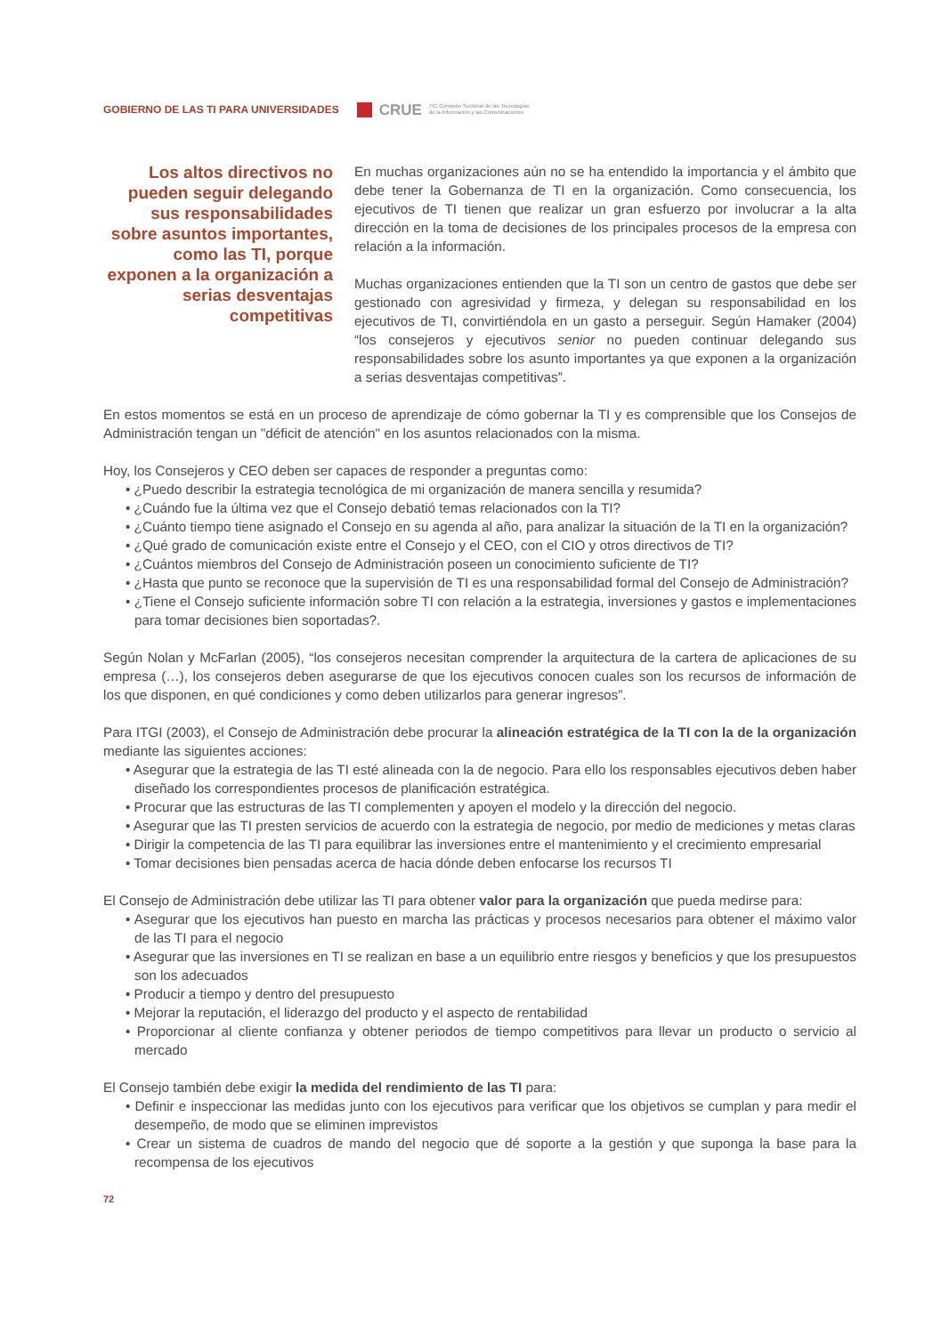GOBIERNO DE LAS TI PARA UNIVERSIDADES
CRUE
TIC Comisión Sectorial de las Tecnologías
de la Información y las Comunicaciones
Los altos directivos no pueden seguir delegando sus responsabilidades sobre asuntos importantes, como las TI, porque exponen a la organización a serias desventajas competitivas
En muchas organizaciones aún no se ha entendido la importancia y el ámbito que debe tener la Gobernanza de TI en la organización. Como consecuencia, los ejecutivos de TI tienen que realizar un gran esfuerzo por involucrar a la alta dirección en la toma de decisiones de los principales procesos de la empresa con relación a la información.
Muchas organizaciones entienden que la TI son un centro de gastos que debe ser gestionado con agresividad y firmeza, y delegan su responsabilidad en los ejecutivos de TI, convirtiéndola en un gasto a perseguir. Según Hamaker (2004) “los consejeros y ejecutivos senior no pueden continuar delegando sus responsabilidades sobre los asunto importantes ya que exponen a la organización a serias desventajas competitivas”.
En estos momentos se está en un proceso de aprendizaje de cómo gobernar la TI y es comprensible que los Consejos de Administración tengan un "déficit de atención" en los asuntos relacionados con la misma.
Hoy, los Consejeros y CEO deben ser capaces de responder a preguntas como:
• ¿Puedo describir la estrategia tecnológica de mi organización de manera sencilla y resumida?
• ¿Cuándo fue la última vez que el Consejo debatió temas relacionados con la TI?
• ¿Cuánto tiempo tiene asignado el Consejo en su agenda al año, para analizar la situación de la TI en la organización?
• ¿Qué grado de comunicación existe entre el Consejo y el CEO, con el CIO y otros directivos de TI?
• ¿Cuántos miembros del Consejo de Administración poseen un conocimiento suficiente de TI?
• ¿Hasta que punto se reconoce que la supervisión de TI es una responsabilidad formal del Consejo de Administración?
• ¿Tiene el Consejo suficiente información sobre TI con relación a la estrategia, inversiones y gastos e implementaciones para tomar decisiones bien soportadas?.
Según Nolan y McFarlan (2005), “los consejeros necesitan comprender la arquitectura de la cartera de aplicaciones de su empresa (…), los consejeros deben asegurarse de que los ejecutivos conocen cuales son los recursos de información de los que disponen, en qué condiciones y como deben utilizarlos para generar ingresos”.
Para ITGI (2003), el Consejo de Administración debe procurar la alineación estratégica de la TI con la de la organización mediante las siguientes acciones:
• Asegurar que la estrategia de las TI esté alineada con la de negocio. Para ello los responsables ejecutivos deben haber diseñado los correspondientes procesos de planificación estratégica.
• Procurar que las estructuras de las TI complementen y apoyen el modelo y la dirección del negocio.
• Asegurar que las TI presten servicios de acuerdo con la estrategia de negocio, por medio de mediciones y metas claras
• Dirigir la competencia de las TI para equilibrar las inversiones entre el mantenimiento y el crecimiento empresarial
• Tomar decisiones bien pensadas acerca de hacia dónde deben enfocarse los recursos TI
El Consejo de Administración debe utilizar las TI para obtener valor para la organización que pueda medirse para:
• Asegurar que los ejecutivos han puesto en marcha las prácticas y procesos necesarios para obtener el máximo valor de las TI para el negocio
• Asegurar que las inversiones en TI se realizan en base a un equilibrio entre riesgos y beneficios y que los presupuestos son los adecuados
• Producir a tiempo y dentro del presupuesto
• Mejorar la reputación, el liderazgo del producto y el aspecto de rentabilidad
• Proporcionar al cliente confianza y obtener periodos de tiempo competitivos para llevar un producto o servicio al mercado
El Consejo también debe exigir la medida del rendimiento de las TI para:
• Definir e inspeccionar las medidas junto con los ejecutivos para verificar que los objetivos se cumplan y para medir el desempeño, de modo que se eliminen imprevistos
• Crear un sistema de cuadros de mando del negocio que dé soporte a la gestión y que suponga la base para la recompensa de los ejecutivos
72